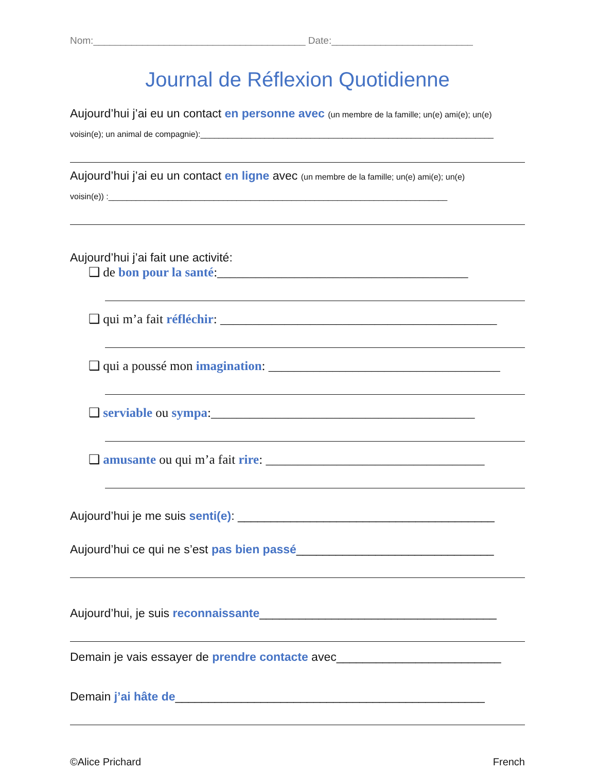Nom:_______________________________________ Date:__________________________
Journal de Réflexion Quotidienne
Aujourd’hui j’ai eu un contact en personne avec (un membre de la famille; un(e) ami(e); un(e)
voisin(e); un animal de compagnie):________________________________________________________________
Aujourd’hui j’ai eu un contact en ligne avec (un membre de la famille; un(e) ami(e); un(e)
voisin(e)) :__________________________________________________________________________
Aujourd’hui j’ai fait une activité:
❑ de bon pour la santé:_______________________________________
❑ qui m’a fait réfléchir: ___________________________________________
❑ qui a poussé mon imagination: ____________________________________
❑ serviable ou sympa:_________________________________________
❑ amusante ou qui m’a fait rire: __________________________________
Aujourd’hui je me suis senti(e): _______________________________________
Aujourd’hui ce qui ne s’est pas bien passé______________________________
Aujourd’hui, je suis reconnaissante____________________________________
Demain je vais essayer de prendre contacte avec_________________________
Demain j’ai hâte de_______________________________________________
©Alice Prichard French